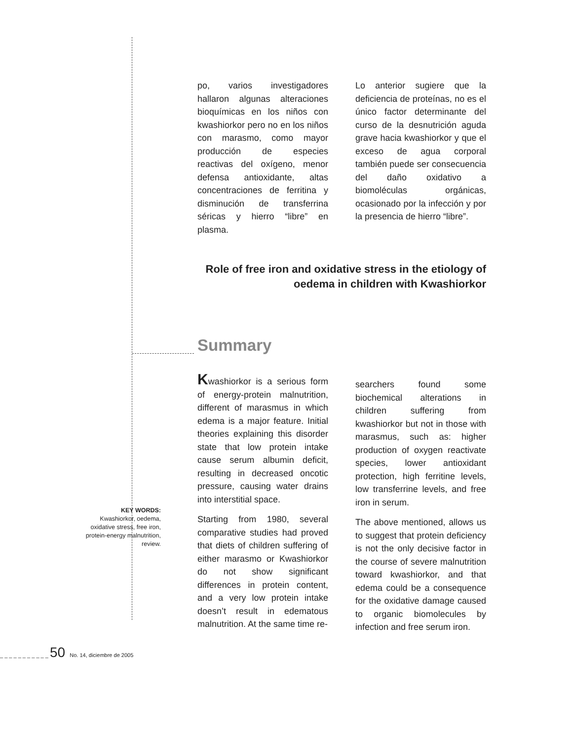po, varios investigadores hallaron algunas alteraciones bioquímicas en los niños con kwashiorkor pero no en los niños con marasmo, como mayor producción de especies reactivas del oxígeno, menor defensa antioxidante, altas concentraciones de ferritina y disminución de transferrina séricas y hierro “libre” en plasma.
Lo anterior sugiere que la deficiencia de proteínas, no es el único factor determinante del curso de la desnutrición aguda grave hacia kwashiorkor y que el exceso de agua corporal también puede ser consecuencia del daño oxidativo a biomoléculas orgánicas, ocasionado por la infección y por la presencia de hierro “libre”.
Role of free iron and oxidative stress in the etiology of oedema in children with Kwashiorkor
Summary
Kwashiorkor is a serious form of energy-protein malnutrition, different of marasmus in which edema is a major feature. Initial theories explaining this disorder state that low protein intake cause serum albumin deficit, resulting in decreased oncotic pressure, causing water drains into interstitial space.
Starting from 1980, several comparative studies had proved that diets of children suffering of either marasmo or Kwashiorkor do not show significant differences in protein content, and a very low protein intake doesn’t result in edematous malnutrition. At the same time re-
searchers found some biochemical alterations in children suffering from kwashiorkor but not in those with marasmus, such as: higher production of oxygen reactivate species, lower antioxidant protection, high ferritine levels, low transferrine levels, and free iron in serum.
The above mentioned, allows us to suggest that protein deficiency is not the only decisive factor in the course of severe malnutrition toward kwashiorkor, and that edema could be a consequence for the oxidative damage caused to organic biomolecules by infection and free serum iron.
KEY WORDS:
Kwashiorkor, oedema, oxidative stress, free iron, protein-energy malnutrition, review.
_ _ _ _ _ _ _ _ _ _ _ 50 No. 14, diciembre de 2005